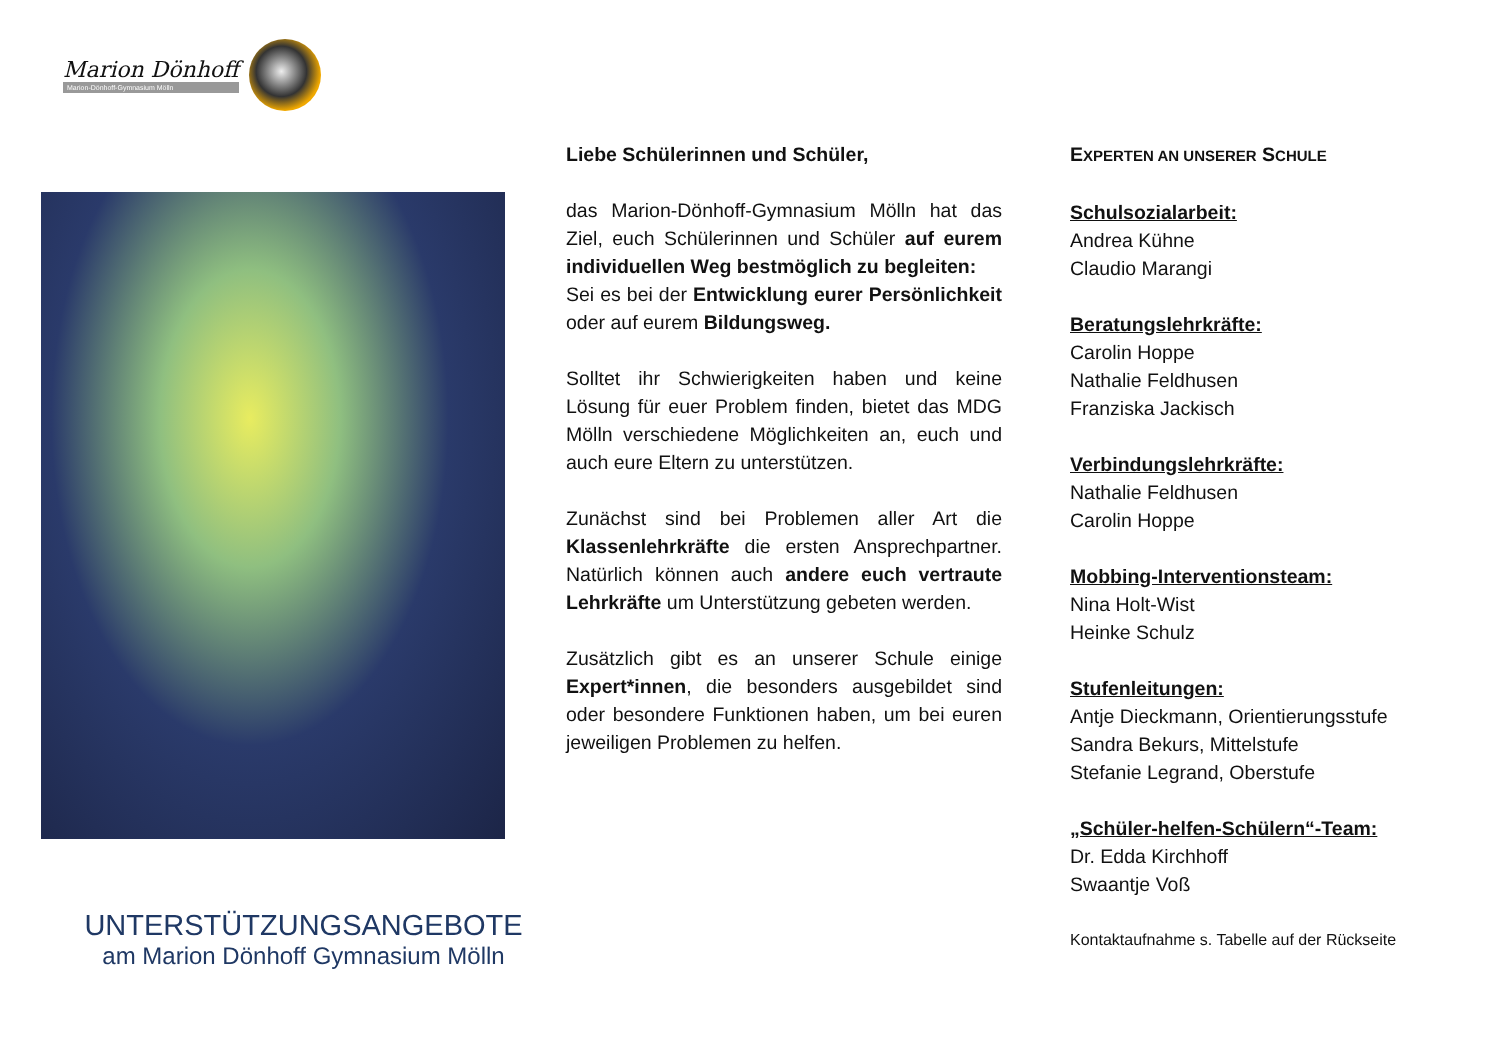Marion Dönhoff
Marion-Dönhoff-Gymnasium Mölln
UNTERSTÜTZUNGSANGEBOTE
am Marion Dönhoff Gymnasium Mölln
Liebe Schülerinnen und Schüler,
das Marion-Dönhoff-Gymnasium Mölln hat das Ziel, euch Schülerinnen und Schüler auf eurem individuellen Weg bestmöglich zu begleiten:
Sei es bei der Entwicklung eurer Persönlichkeit oder auf eurem Bildungsweg.
Solltet ihr Schwierigkeiten haben und keine Lösung für euer Problem finden, bietet das MDG Mölln verschiedene Möglichkeiten an, euch und auch eure Eltern zu unterstützen.
Zunächst sind bei Problemen aller Art die Klassenlehrkräfte die ersten Ansprechpartner. Natürlich können auch andere euch vertraute Lehrkräfte um Unterstützung gebeten werden.
Zusätzlich gibt es an unserer Schule einige Expert*innen, die besonders ausgebildet sind oder besondere Funktionen haben, um bei euren jeweiligen Problemen zu helfen.
EXPERTEN AN UNSERER SCHULE
Schulsozialarbeit:
Andrea Kühne
Claudio Marangi
Beratungslehrkräfte:
Carolin Hoppe
Nathalie Feldhusen
Franziska Jackisch
Verbindungslehrkräfte:
Nathalie Feldhusen
Carolin Hoppe
Mobbing-Interventionsteam:
Nina Holt-Wist
Heinke Schulz
Stufenleitungen:
Antje Dieckmann, Orientierungsstufe
Sandra Bekurs, Mittelstufe
Stefanie Legrand, Oberstufe
„Schüler-helfen-Schülern“-Team:
Dr. Edda Kirchhoff
Swaantje Voß
Kontaktaufnahme s. Tabelle auf der Rückseite